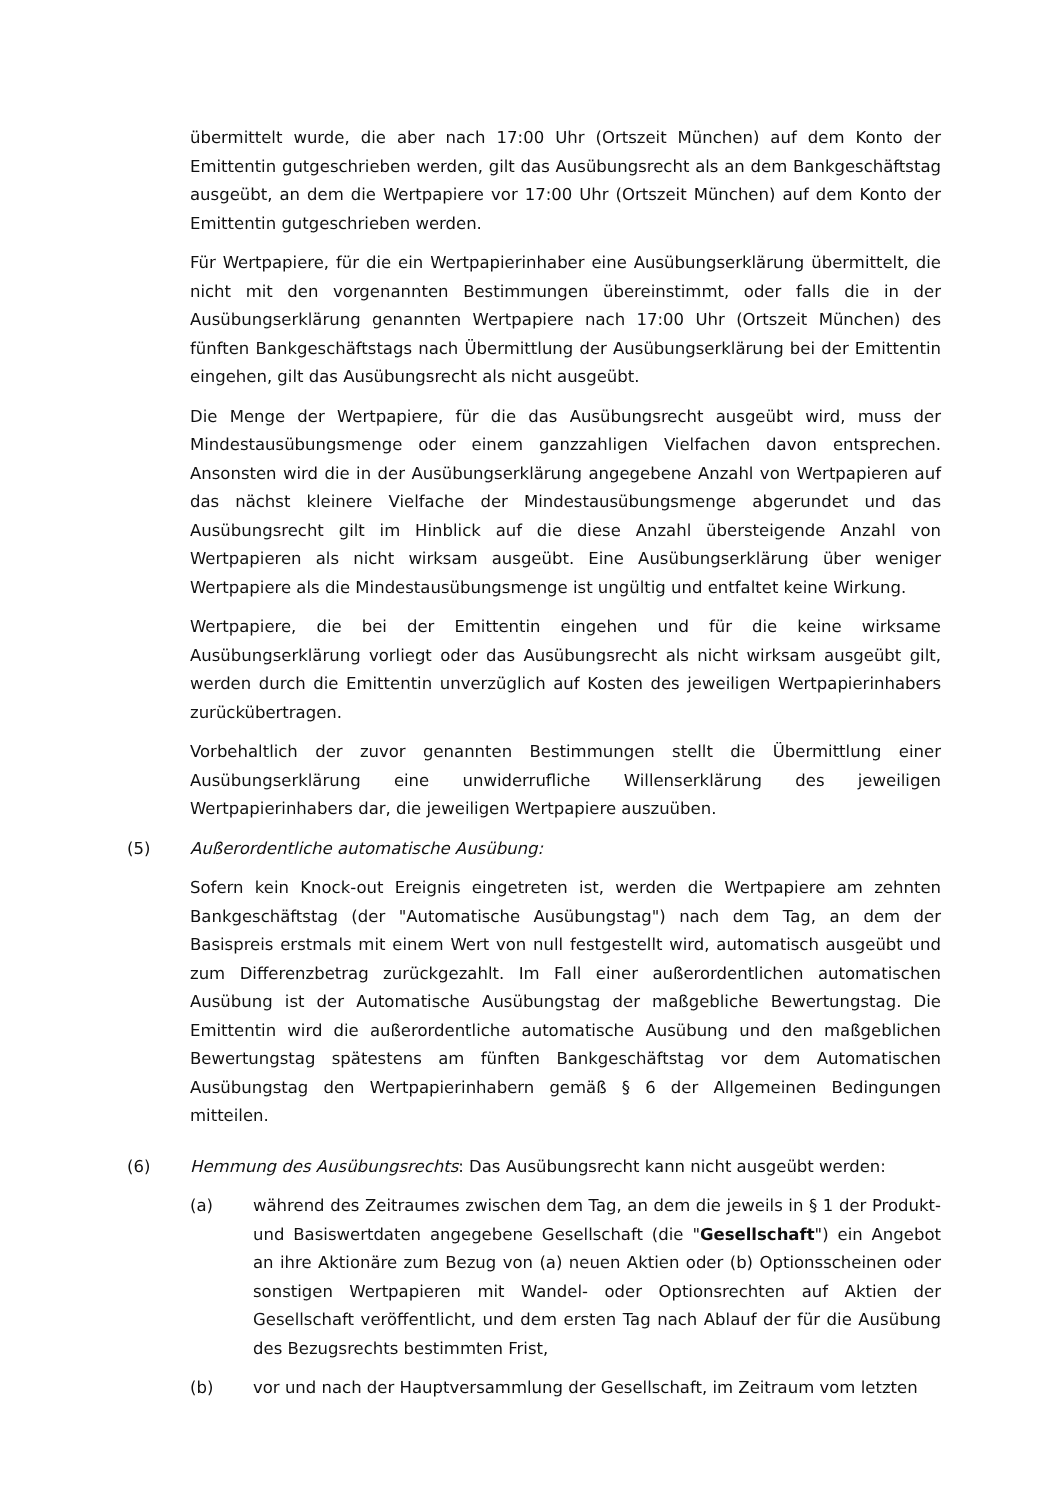übermittelt wurde, die aber nach 17:00 Uhr (Ortszeit München) auf dem Konto der Emittentin gutgeschrieben werden, gilt das Ausübungsrecht als an dem Bankgeschäftstag ausgeübt, an dem die Wertpapiere vor 17:00 Uhr (Ortszeit München) auf dem Konto der Emittentin gutgeschrieben werden.
Für Wertpapiere, für die ein Wertpapierinhaber eine Ausübungserklärung übermittelt, die nicht mit den vorgenannten Bestimmungen übereinstimmt, oder falls die in der Ausübungserklärung genannten Wertpapiere nach 17:00 Uhr (Ortszeit München) des fünften Bankgeschäftstags nach Übermittlung der Ausübungserklärung bei der Emittentin eingehen, gilt das Ausübungsrecht als nicht ausgeübt.
Die Menge der Wertpapiere, für die das Ausübungsrecht ausgeübt wird, muss der Mindestausübungsmenge oder einem ganzzahligen Vielfachen davon entsprechen. Ansonsten wird die in der Ausübungserklärung angegebene Anzahl von Wertpapieren auf das nächst kleinere Vielfache der Mindestausübungsmenge abgerundet und das Ausübungsrecht gilt im Hinblick auf die diese Anzahl übersteigende Anzahl von Wertpapieren als nicht wirksam ausgeübt. Eine Ausübungserklärung über weniger Wertpapiere als die Mindestausübungsmenge ist ungültig und entfaltet keine Wirkung.
Wertpapiere, die bei der Emittentin eingehen und für die keine wirksame Ausübungserklärung vorliegt oder das Ausübungsrecht als nicht wirksam ausgeübt gilt, werden durch die Emittentin unverzüglich auf Kosten des jeweiligen Wertpapierinhabers zurückübertragen.
Vorbehaltlich der zuvor genannten Bestimmungen stellt die Übermittlung einer Ausübungserklärung eine unwiderrufliche Willenserklärung des jeweiligen Wertpapierinhabers dar, die jeweiligen Wertpapiere auszuüben.
(5) Außerordentliche automatische Ausübung:
Sofern kein Knock-out Ereignis eingetreten ist, werden die Wertpapiere am zehnten Bankgeschäftstag (der "Automatische Ausübungstag") nach dem Tag, an dem der Basispreis erstmals mit einem Wert von null festgestellt wird, automatisch ausgeübt und zum Differenzbetrag zurückgezahlt. Im Fall einer außerordentlichen automatischen Ausübung ist der Automatische Ausübungstag der maßgebliche Bewertungstag. Die Emittentin wird die außerordentliche automatische Ausübung und den maßgeblichen Bewertungstag spätestens am fünften Bankgeschäftstag vor dem Automatischen Ausübungstag den Wertpapierinhabern gemäß § 6 der Allgemeinen Bedingungen mitteilen.
(6) Hemmung des Ausübungsrechts: Das Ausübungsrecht kann nicht ausgeübt werden:
(a) während des Zeitraumes zwischen dem Tag, an dem die jeweils in § 1 der Produkt- und Basiswertdaten angegebene Gesellschaft (die "Gesellschaft") ein Angebot an ihre Aktionäre zum Bezug von (a) neuen Aktien oder (b) Optionsscheinen oder sonstigen Wertpapieren mit Wandel- oder Optionsrechten auf Aktien der Gesellschaft veröffentlicht, und dem ersten Tag nach Ablauf der für die Ausübung des Bezugsrechts bestimmten Frist,
(b) vor und nach der Hauptversammlung der Gesellschaft, im Zeitraum vom letzten